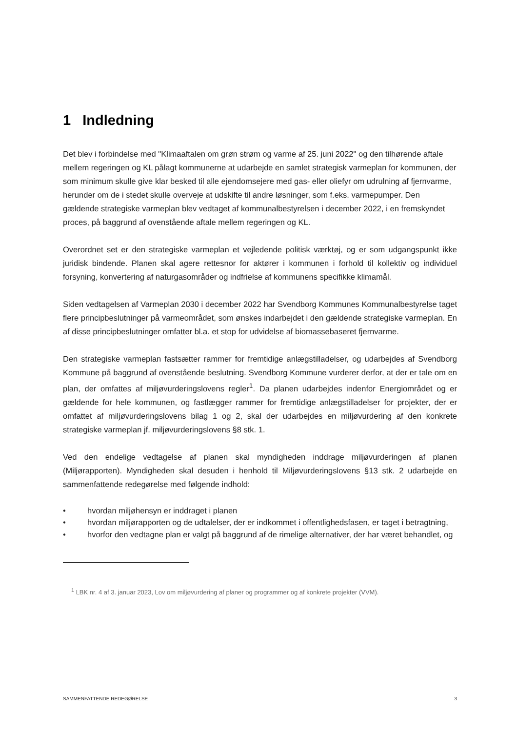1 Indledning
Det blev i forbindelse med "Klimaaftalen om grøn strøm og varme af 25. juni 2022" og den tilhørende aftale mellem regeringen og KL pålagt kommunerne at udarbejde en samlet strategisk varmeplan for kommunen, der som minimum skulle give klar besked til alle ejendomsejere med gas- eller oliefyr om udrulning af fjernvarme, herunder om de i stedet skulle overveje at udskifte til andre løsninger, som f.eks. varmepumper. Den gældende strategiske varmeplan blev vedtaget af kommunalbestyrelsen i december 2022, i en fremskyndet proces, på baggrund af ovenstående aftale mellem regeringen og KL.
Overordnet set er den strategiske varmeplan et vejledende politisk værktøj, og er som udgangspunkt ikke juridisk bindende. Planen skal agere rettesnor for aktører i kommunen i forhold til kollektiv og individuel forsyning, konvertering af naturgasområder og indfrielse af kommunens specifikke klimamål.
Siden vedtagelsen af Varmeplan 2030 i december 2022 har Svendborg Kommunes Kommunalbestyrelse taget flere principbeslutninger på varmeområdet, som ønskes indarbejdet i den gældende strategiske varmeplan. En af disse principbeslutninger omfatter bl.a. et stop for udvidelse af biomassebaseret fjernvarme.
Den strategiske varmeplan fastsætter rammer for fremtidige anlægstilladelser, og udarbejdes af Svendborg Kommune på baggrund af ovenstående beslutning. Svendborg Kommune vurderer derfor, at der er tale om en plan, der omfattes af miljøvurderingslovens regler<sup>1</sup>. Da planen udarbejdes indenfor Energiområdet og er gældende for hele kommunen, og fastlægger rammer for fremtidige anlægstilladelser for projekter, der er omfattet af miljøvurderingslovens bilag 1 og 2, skal der udarbejdes en miljøvurdering af den konkrete strategiske varmeplan jf. miljøvurderingslovens §8 stk. 1.
Ved den endelige vedtagelse af planen skal myndigheden inddrage miljøvurderingen af planen (Miljørapporten). Myndigheden skal desuden i henhold til Miljøvurderingslovens §13 stk. 2 udarbejde en sammenfattende redegørelse med følgende indhold:
• hvordan miljøhensyn er inddraget i planen
• hvordan miljørapporten og de udtalelser, der er indkommet i offentlighedsfasen, er taget i betragtning,
• hvorfor den vedtagne plan er valgt på baggrund af de rimelige alternativer, der har været behandlet, og
<sup>1</sup> LBK nr. 4 af 3. januar 2023, Lov om miljøvurdering af planer og programmer og af konkrete projekter (VVM).
SAMMENFATTENDE REDEGØRELSE 3